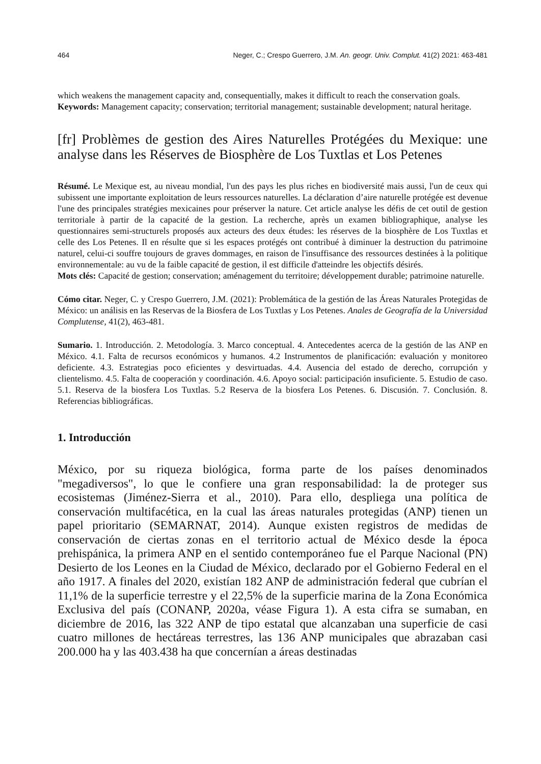464 Neger, C.; Crespo Guerrero, J.M. An. geogr. Univ. Complut. 41(2) 2021: 463-481
which weakens the management capacity and, consequentially, makes it difficult to reach the conservation goals.
Keywords: Management capacity; conservation; territorial management; sustainable development; natural heritage.
[fr] Problèmes de gestion des Aires Naturelles Protégées du Mexique: une analyse dans les Réserves de Biosphère de Los Tuxtlas et Los Petenes
Résumé. Le Mexique est, au niveau mondial, l'un des pays les plus riches en biodiversité mais aussi, l'un de ceux qui subissent une importante exploitation de leurs ressources naturelles. La déclaration d’aire naturelle protégée est devenue l'une des principales stratégies mexicaines pour préserver la nature. Cet article analyse les défis de cet outil de gestion territoriale à partir de la capacité de la gestion. La recherche, après un examen bibliographique, analyse les questionnaires semi-structurels proposés aux acteurs des deux études: les réserves de la biosphère de Los Tuxtlas et celle des Los Petenes. Il en résulte que si les espaces protégés ont contribué à diminuer la destruction du patrimoine naturel, celui-ci souffre toujours de graves dommages, en raison de l'insuffisance des ressources destinées à la politique environnementale: au vu de la faible capacité de gestion, il est difficile d'atteindre les objectifs désirés.
Mots clés: Capacité de gestion; conservation; aménagement du territoire; développement durable; patrimoine naturelle.
Cómo citar. Neger, C. y Crespo Guerrero, J.M. (2021): Problemática de la gestión de las Áreas Naturales Protegidas de México: un análisis en las Reservas de la Biosfera de Los Tuxtlas y Los Petenes. Anales de Geografía de la Universidad Complutense, 41(2), 463-481.
Sumario. 1. Introducción. 2. Metodología. 3. Marco conceptual. 4. Antecedentes acerca de la gestión de las ANP en México. 4.1. Falta de recursos económicos y humanos. 4.2 Instrumentos de planificación: evaluación y monitoreo deficiente. 4.3. Estrategias poco eficientes y desvirtuadas. 4.4. Ausencia del estado de derecho, corrupción y clientelismo. 4.5. Falta de cooperación y coordinación. 4.6. Apoyo social: participación insuficiente. 5. Estudio de caso. 5.1. Reserva de la biosfera Los Tuxtlas. 5.2 Reserva de la biosfera Los Petenes. 6. Discusión. 7. Conclusión. 8. Referencias bibliográficas.
1. Introducción
México, por su riqueza biológica, forma parte de los países denominados "megadiversos", lo que le confiere una gran responsabilidad: la de proteger sus ecosistemas (Jiménez-Sierra et al., 2010). Para ello, despliega una política de conservación multifacética, en la cual las áreas naturales protegidas (ANP) tienen un papel prioritario (SEMARNAT, 2014). Aunque existen registros de medidas de conservación de ciertas zonas en el territorio actual de México desde la época prehispánica, la primera ANP en el sentido contemporáneo fue el Parque Nacional (PN) Desierto de los Leones en la Ciudad de México, declarado por el Gobierno Federal en el año 1917. A finales del 2020, existían 182 ANP de administración federal que cubrían el 11,1% de la superficie terrestre y el 22,5% de la superficie marina de la Zona Económica Exclusiva del país (CONANP, 2020a, véase Figura 1). A esta cifra se sumaban, en diciembre de 2016, las 322 ANP de tipo estatal que alcanzaban una superficie de casi cuatro millones de hectáreas terrestres, las 136 ANP municipales que abrazaban casi 200.000 ha y las 403.438 ha que concernían a áreas destinadas